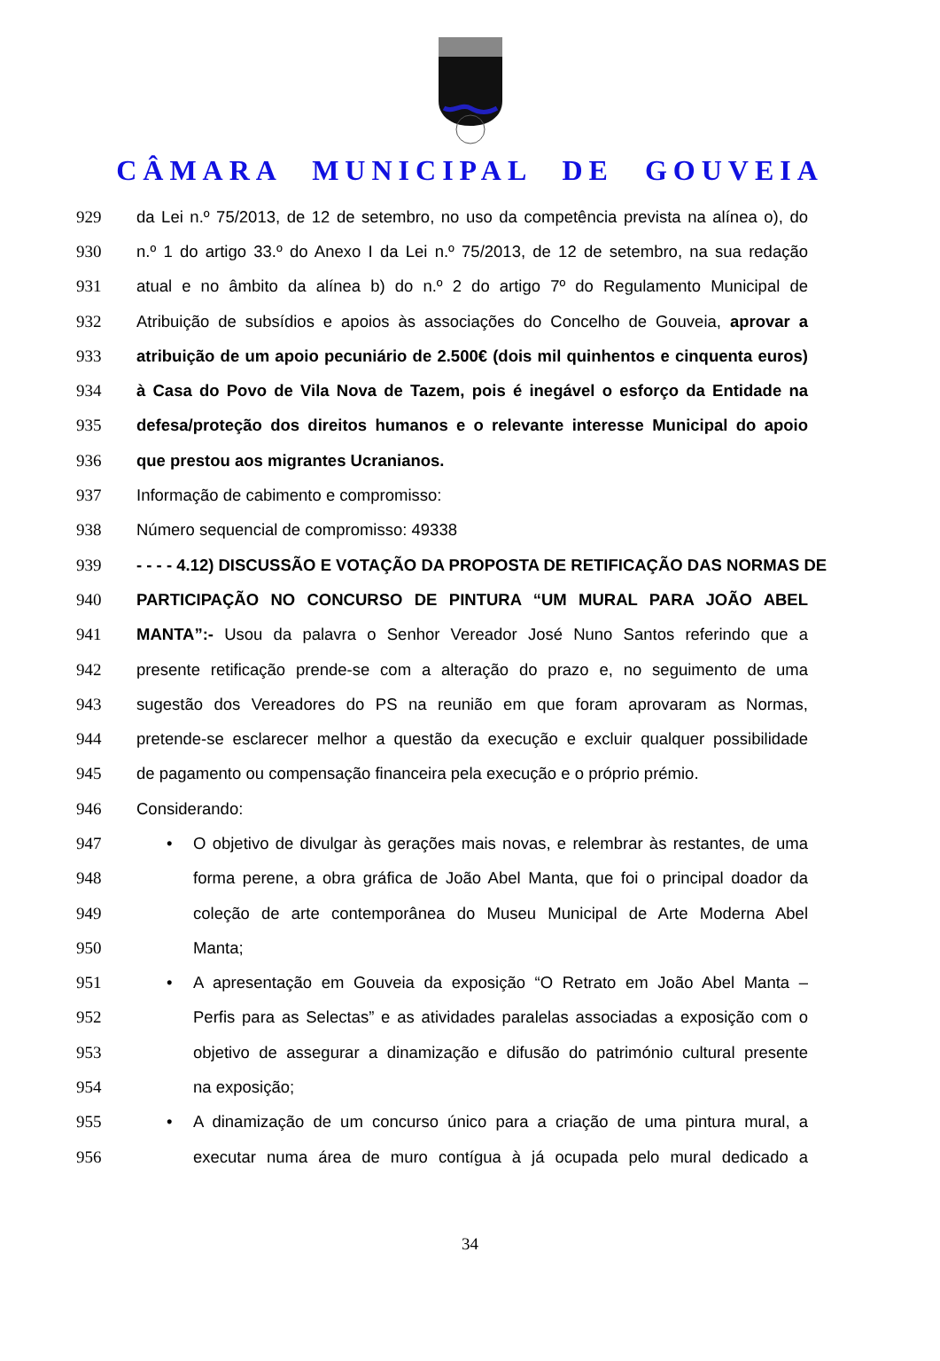CÂMARA MUNICIPAL DE GOUVEIA
929 da Lei n.º 75/2013, de 12 de setembro, no uso da competência prevista na alínea o), do
930 n.º 1 do artigo 33.º do Anexo I da Lei n.º 75/2013, de 12 de setembro, na sua redação
931 atual e no âmbito da alínea b) do n.º 2 do artigo 7º do Regulamento Municipal de
932 Atribuição de subsídios e apoios às associações do Concelho de Gouveia, aprovar a
933 atribuição de um apoio pecuniário de 2.500€ (dois mil quinhentos e cinquenta euros)
934 à Casa do Povo de Vila Nova de Tazem, pois é inegável o esforço da Entidade na
935 defesa/proteção dos direitos humanos e o relevante interesse Municipal do apoio
936 que prestou aos migrantes Ucranianos.
937 Informação de cabimento e compromisso:
938 Número sequencial de compromisso: 49338
939 - - - - 4.12) DISCUSSÃO E VOTAÇÃO DA PROPOSTA DE RETIFICAÇÃO DAS NORMAS DE
940 PARTICIPAÇÃO NO CONCURSO DE PINTURA “UM MURAL PARA JOÃO ABEL
941 MANTA”:- Usou da palavra o Senhor Vereador José Nuno Santos referindo que a
942 presente retificação prende-se com a alteração do prazo e, no seguimento de uma
943 sugestão dos Vereadores do PS na reunião em que foram aprovaram as Normas,
944 pretende-se esclarecer melhor a questão da execução e excluir qualquer possibilidade
945 de pagamento ou compensação financeira pela execução e o próprio prémio.
946 Considerando:
947 • O objetivo de divulgar às gerações mais novas, e relembrar às restantes, de uma
948 forma perene, a obra gráfica de João Abel Manta, que foi o principal doador da
949 coleção de arte contemporânea do Museu Municipal de Arte Moderna Abel
950 Manta;
951 • A apresentação em Gouveia da exposição “O Retrato em João Abel Manta –
952 Perfis para as Selectas” e as atividades paralelas associadas a exposição com o
953 objetivo de assegurar a dinamização e difusão do património cultural presente
954 na exposição;
955 • A dinamização de um concurso único para a criação de uma pintura mural, a
956 executar numa área de muro contígua à já ocupada pelo mural dedicado a
34